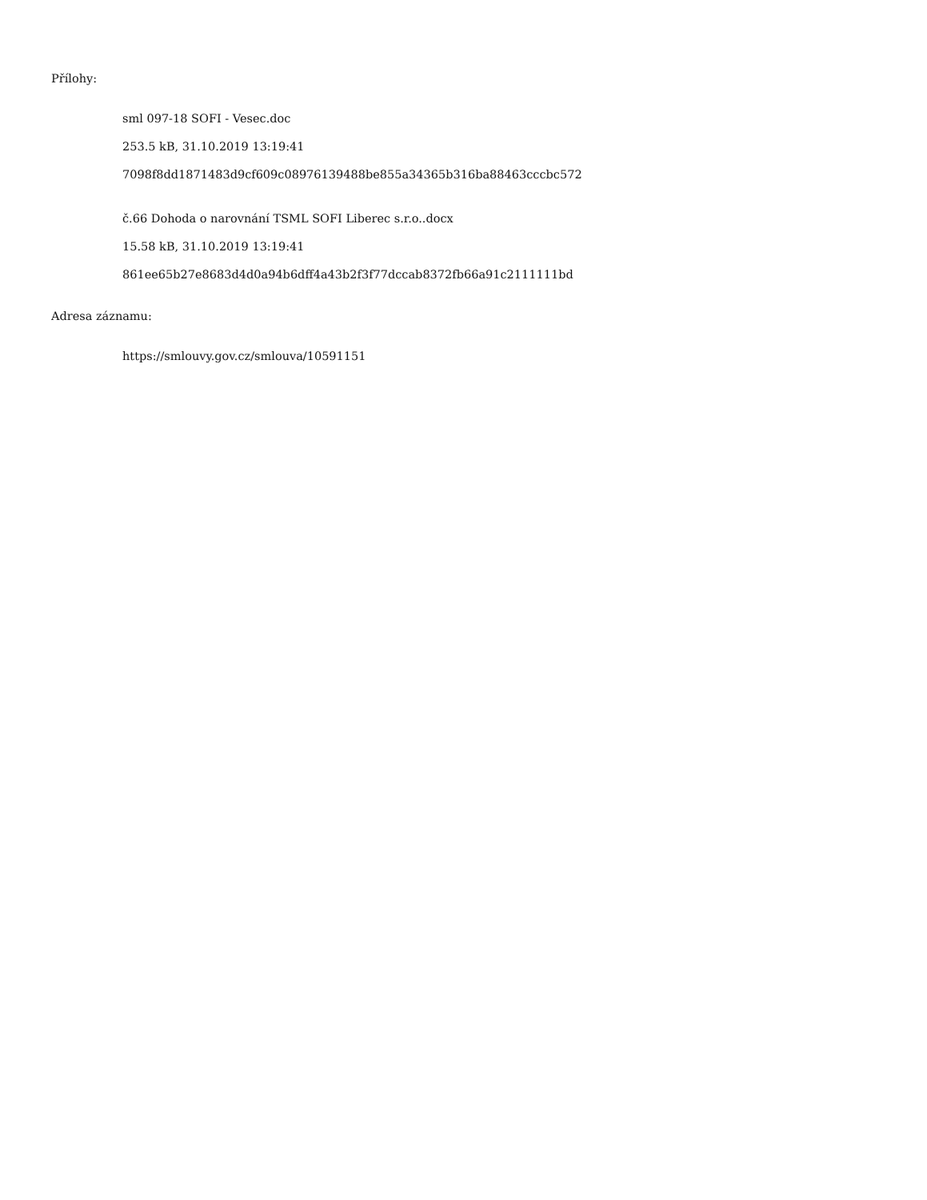Přílohy:
sml 097-18 SOFI - Vesec.doc
253.5 kB, 31.10.2019 13:19:41
7098f8dd1871483d9cf609c08976139488be855a34365b316ba88463cccbc572
č.66 Dohoda o narovnání TSML SOFI Liberec s.r.o..docx
15.58 kB, 31.10.2019 13:19:41
861ee65b27e8683d4d0a94b6dff4a43b2f3f77dccab8372fb66a91c2111111bd
Adresa záznamu:
https://smlouvy.gov.cz/smlouva/10591151